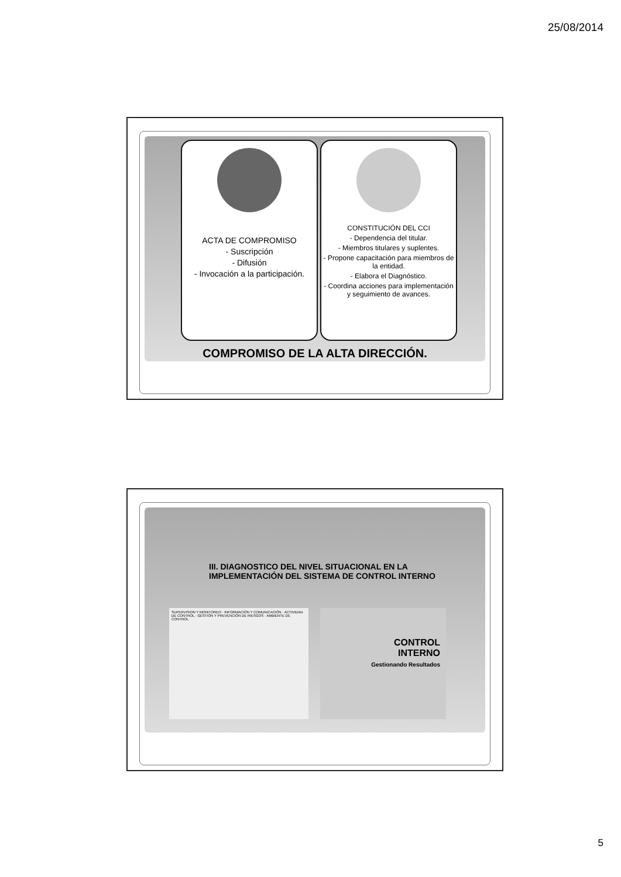25/08/2014
ACTA DE COMPROMISO
- Suscripción
- Difusión
- Invocación a la participación.
CONSTITUCIÓN DEL CCI
- Dependencia del titular.
- Miembros titulares y suplentes.
- Propone capacitación para miembros de la entidad.
- Elabora el Diagnóstico.
- Coordina acciones para implementación y seguimiento de avances.
COMPROMISO DE LA ALTA DIRECCIÓN.
III. DIAGNOSTICO DEL NIVEL SITUACIONAL EN LA
IMPLEMENTACIÓN DEL SISTEMA DE CONTROL INTERNO
SUPERVISION Y MONITOREO · INFORMACIÓN Y COMUNICACIÓN · ACTIVIDAD DE CONTROL · GESTIÓN Y PREVENCIÓN DE RIESGOS · AMBIENTE DE CONTROL
CONTROL
INTERNO
Gestionando Resultados
5